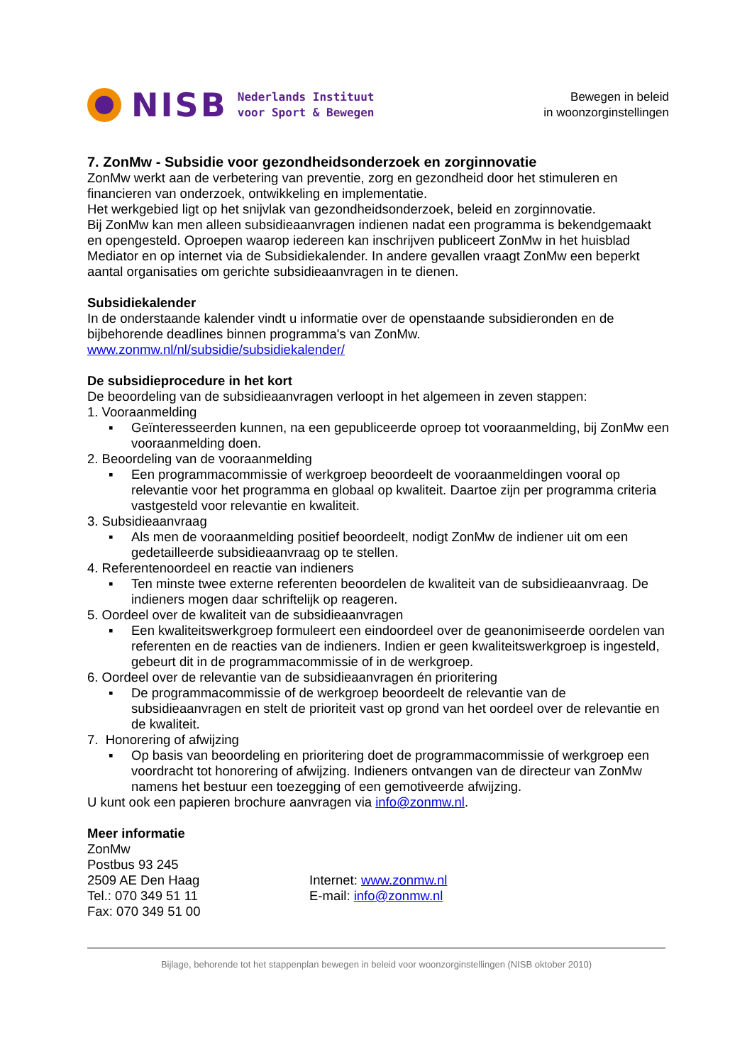NISB
Nederlands Instituut
voor Sport & Bewegen
Bewegen in beleid
in woonzorginstellingen
7. ZonMw - Subsidie voor gezondheidsonderzoek en zorginnovatie
ZonMw werkt aan de verbetering van preventie, zorg en gezondheid door het stimuleren en financieren van onderzoek, ontwikkeling en implementatie.
Het werkgebied ligt op het snijvlak van gezondheidsonderzoek, beleid en zorginnovatie.
Bij ZonMw kan men alleen subsidieaanvragen indienen nadat een programma is bekendgemaakt en opengesteld. Oproepen waarop iedereen kan inschrijven publiceert ZonMw in het huisblad Mediator en op internet via de Subsidiekalender. In andere gevallen vraagt ZonMw een beperkt aantal organisaties om gerichte subsidieaanvragen in te dienen.
Subsidiekalender
In de onderstaande kalender vindt u informatie over de openstaande subsidieronden en de bijbehorende deadlines binnen programma's van ZonMw.
www.zonmw.nl/nl/subsidie/subsidiekalender/
De subsidieprocedure in het kort
De beoordeling van de subsidieaanvragen verloopt in het algemeen in zeven stappen:
1. Vooraanmelding
▪ Geïnteresseerden kunnen, na een gepubliceerde oproep tot vooraanmelding, bij ZonMw een vooraanmelding doen.
2. Beoordeling van de vooraanmelding
▪ Een programmacommissie of werkgroep beoordeelt de vooraanmeldingen vooral op relevantie voor het programma en globaal op kwaliteit. Daartoe zijn per programma criteria vastgesteld voor relevantie en kwaliteit.
3. Subsidieaanvraag
▪ Als men de vooraanmelding positief beoordeelt, nodigt ZonMw de indiener uit om een gedetailleerde subsidieaanvraag op te stellen.
4. Referentenoordeel en reactie van indieners
▪ Ten minste twee externe referenten beoordelen de kwaliteit van de subsidieaanvraag. De indieners mogen daar schriftelijk op reageren.
5. Oordeel over de kwaliteit van de subsidieaanvragen
▪ Een kwaliteitswerkgroep formuleert een eindoordeel over de geanonimiseerde oordelen van referenten en de reacties van de indieners. Indien er geen kwaliteitswerkgroep is ingesteld, gebeurt dit in de programmacommissie of in de werkgroep.
6. Oordeel over de relevantie van de subsidieaanvragen én prioritering
▪ De programmacommissie of de werkgroep beoordeelt de relevantie van de subsidieaanvragen en stelt de prioriteit vast op grond van het oordeel over de relevantie en de kwaliteit.
7. Honorering of afwijzing
▪ Op basis van beoordeling en prioritering doet de programmacommissie of werkgroep een voordracht tot honorering of afwijzing. Indieners ontvangen van de directeur van ZonMw namens het bestuur een toezegging of een gemotiveerde afwijzing.
U kunt ook een papieren brochure aanvragen via info@zonmw.nl.
Meer informatie
ZonMw
Postbus 93 245
2509 AE Den Haag Internet: www.zonmw.nl
Tel.: 070 349 51 11 E-mail: info@zonmw.nl
Fax: 070 349 51 00
Bijlage, behorende tot het stappenplan bewegen in beleid voor woonzorginstellingen (NISB oktober 2010)